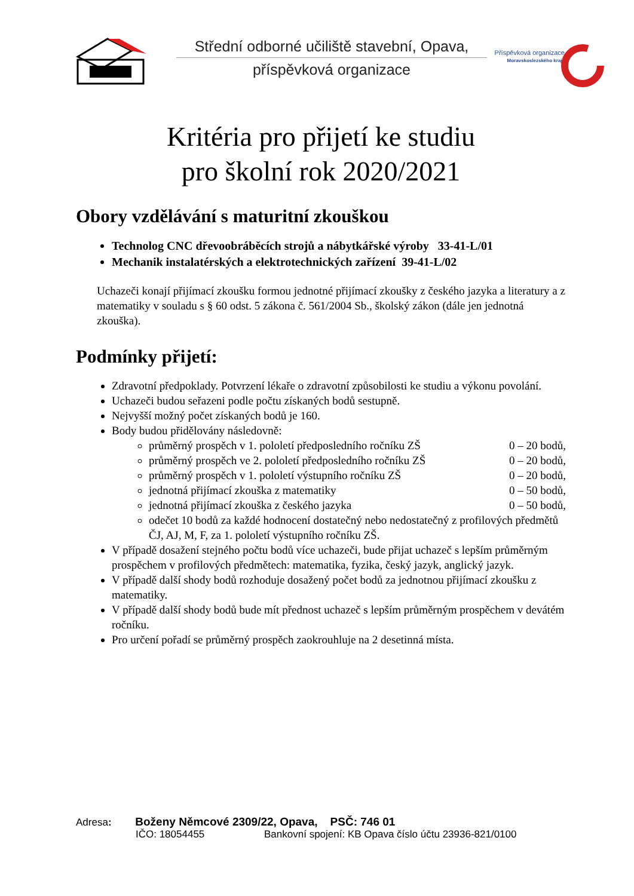Střední odborné učiliště stavební, Opava,
příspěvková organizace
Příspěvková organizace
Moravskoslezského kraje
Kritéria pro přijetí ke studiu
pro školní rok 2020/2021
Obory vzdělávání s maturitní zkouškou
Technolog CNC dřevoobráběcích strojů a nábytkářské výroby 33-41-L/01
Mechanik instalatérských a elektrotechnických zařízení 39-41-L/02
Uchazeči konají přijímací zkoušku formou jednotné přijímací zkoušky z českého jazyka a literatury a z matematiky v souladu s § 60 odst. 5 zákona č. 561/2004 Sb., školský zákon (dále jen jednotná zkouška).
Podmínky přijetí:
Zdravotní předpoklady. Potvrzení lékaře o zdravotní způsobilosti ke studiu a výkonu povolání.
Uchazeči budou seřazeni podle počtu získaných bodů sestupně.
Nejvyšší možný počet získaných bodů je 160.
Body budou přidělovány následovně:
průměrný prospěch v 1. pololetí předposledního ročníku ZŠ 0 – 20 bodů,
průměrný prospěch ve 2. pololetí předposledního ročníku ZŠ 0 – 20 bodů,
průměrný prospěch v 1. pololetí výstupního ročníku ZŠ 0 – 20 bodů,
jednotná přijímací zkouška z matematiky 0 – 50 bodů,
jednotná přijímací zkouška z českého jazyka 0 – 50 bodů,
odečet 10 bodů za každé hodnocení dostatečný nebo nedostatečný z profilových předmětů ČJ, AJ, M, F, za 1. pololetí výstupního ročníku ZŠ.
V případě dosažení stejného počtu bodů více uchazeči, bude přijat uchazeč s lepším průměrným prospěchem v profilových předmětech: matematika, fyzika, český jazyk, anglický jazyk.
V případě další shody bodů rozhoduje dosažený počet bodů za jednotnou přijímací zkoušku z matematiky.
V případě další shody bodů bude mít přednost uchazeč s lepším průměrným prospěchem v devátém ročníku.
Pro určení pořadí se průměrný prospěch zaokrouhluje na 2 desetinná místa.
Adresa: Boženy Němcové 2309/22, Opava, PSČ: 746 01
IČO: 18054455 Bankovní spojení: KB Opava číslo účtu 23936-821/0100